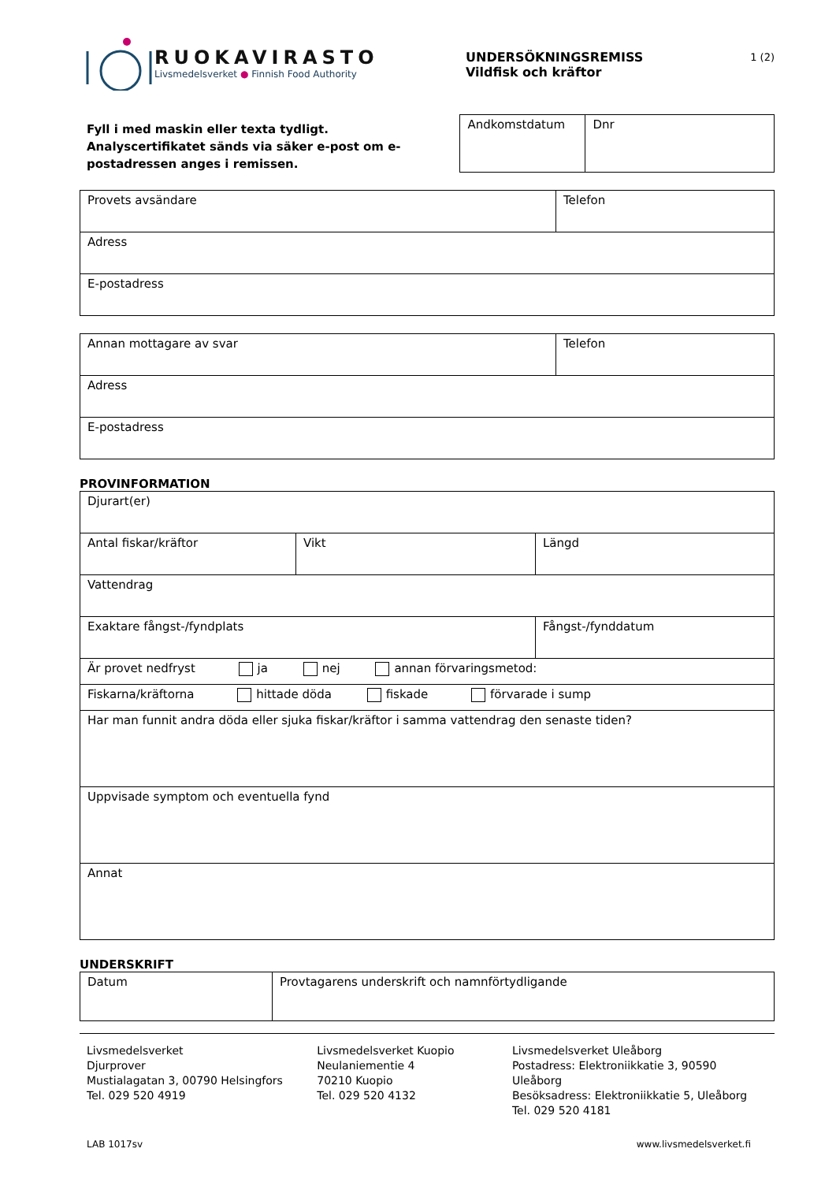RUOKAVIRASTO
Livsmedelsverket ● Finnish Food Authority
UNDERSÖKNINGSREMISS
Vildfisk och kräftor
1 (2)
Fyll i med maskin eller texta tydligt.
Analyscertifikatet sänds via säker e-post om e-postadressen anges i remissen.
| Andkomstdatum | Dnr |
| Provets avsändare | Telefon |
| Adress | |
| E-postadress | |
| Annan mottagare av svar | Telefon |
| Adress | |
| E-postadress | |
PROVINFORMATION
| Djurart(er) | | | |
| Antal fiskar/kräftor | Vikt | Längd | |
| Vattendrag | | | |
| Exaktare fångst-/fyndplats | | | Fångst-/fynddatum |
| Är provet nedfryst ja nej annan förvaringsmetod: | | | |
| Fiskarna/kräftorna hittade döda fiskade förvarade i sump | | | |
| Har man funnit andra döda eller sjuka fiskar/kräftor i samma vattendrag den senaste tiden? | | | |
| Uppvisade symptom och eventuella fynd | | | |
| Annat | | | |
UNDERSKRIFT
| Datum | Provtagarens underskrift och namnförtydligande |
Livsmedelsverket
Djurprover
Mustialagatan 3, 00790 Helsingfors
Tel. 029 520 4919
Livsmedelsverket Kuopio
Neulaniementie 4
70210 Kuopio
Tel. 029 520 4132
Livsmedelsverket Uleåborg
Postadress: Elektroniikkatie 3, 90590 Uleåborg
Besöksadress: Elektroniikkatie 5, Uleåborg
Tel. 029 520 4181
LAB 1017sv www.livsmedelsverket.fi